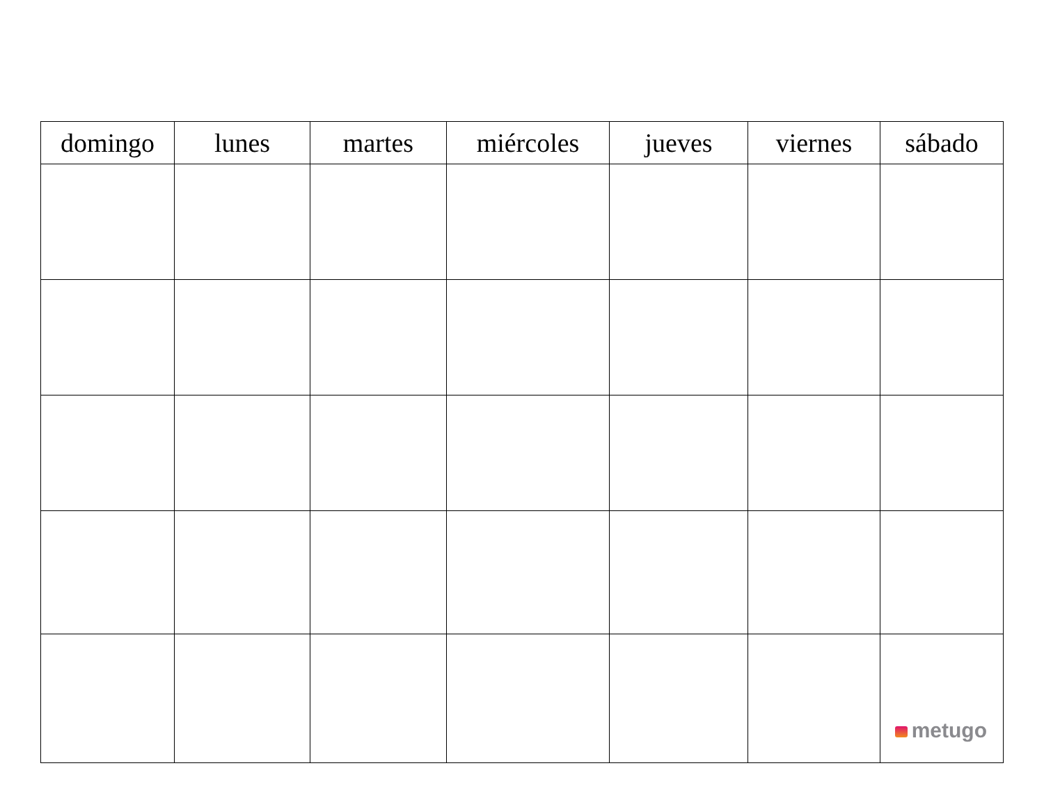| domingo | lunes | martes | miércoles | jueves | viernes | sábado |
| --- | --- | --- | --- | --- | --- | --- |
| | | | | | | metugo |